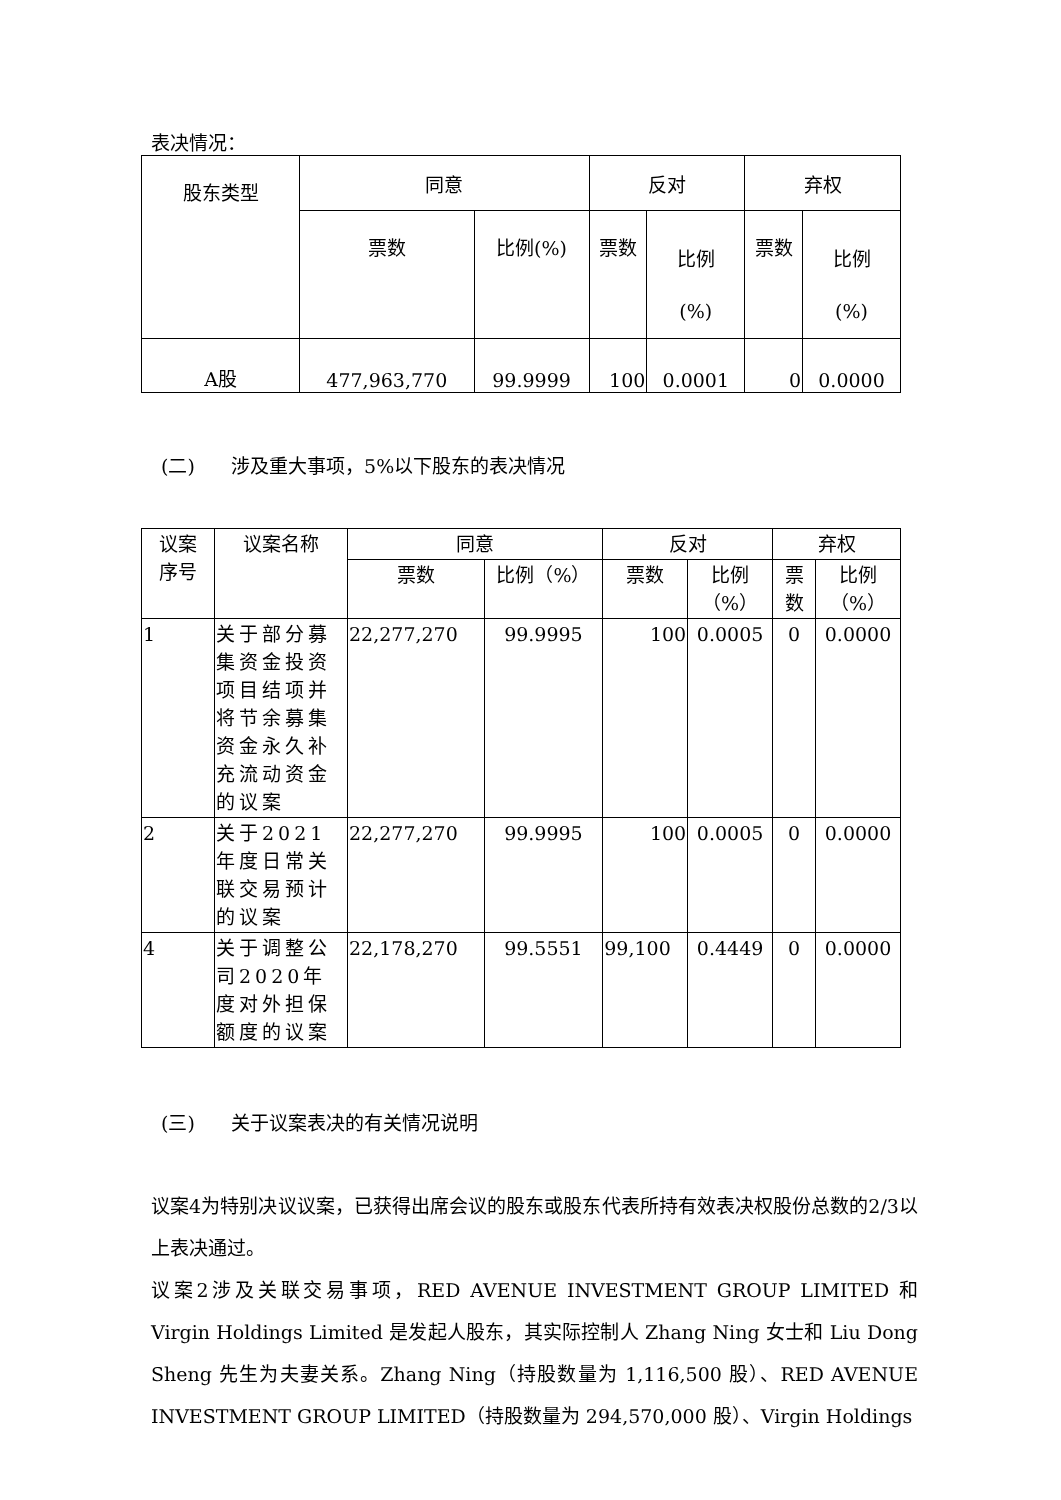表决情况：
| 股东类型 | 同意 | | 反对 | | 弃权 | |
| --- | --- | --- | --- | --- | --- | --- |
| | 票数 | 比例(%) | 票数 | 比例 (%) | 票数 | 比例 (%) |
| A股 | 477,963,770 | 99.9999 | 100 | 0.0001 | 0 | 0.0000 |
(二) 涉及重大事项，5%以下股东的表决情况
| 议案 序号 | 议案名称 | 同意 | | 反对 | | 弃权 | |
| --- | --- | --- | --- | --- | --- | --- | --- |
| | | 票数 | 比例（%） | 票数 | 比例 （%） | 票 数 | 比例 （%） |
| 1 | 关于部分募集资金投资项目结项并将节余募集资金永久补充流动资金的议案 | 22,277,270 | 99.9995 | 100 | 0.0005 | 0 | 0.0000 |
| 2 | 关于2021年度日常关联交易预计的议案 | 22,277,270 | 99.9995 | 100 | 0.0005 | 0 | 0.0000 |
| 4 | 关于调整公司2020年度对外担保额度的议案 | 22,178,270 | 99.5551 | 99,100 | 0.4449 | 0 | 0.0000 |
(三) 关于议案表决的有关情况说明
议案4为特别决议议案，已获得出席会议的股东或股东代表所持有效表决权股份总数的2/3以上表决通过。
议案2涉及关联交易事项，RED AVENUE INVESTMENT GROUP LIMITED 和 Virgin Holdings Limited 是发起人股东，其实际控制人 Zhang Ning 女士和 Liu Dong Sheng 先生为夫妻关系。Zhang Ning（持股数量为 1,116,500 股）、RED AVENUE INVESTMENT GROUP LIMITED（持股数量为 294,570,000 股）、Virgin Holdings